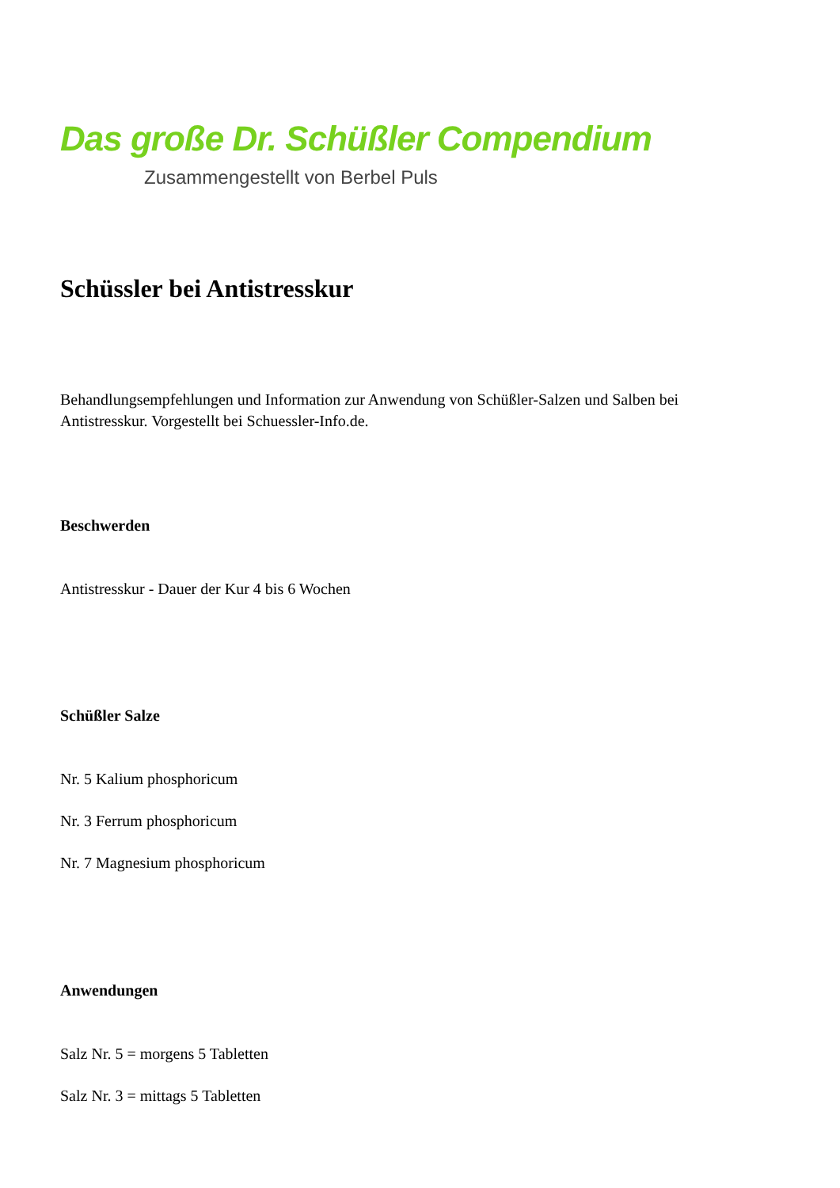Das große Dr. Schüßler Compendium
Zusammengestellt von Berbel Puls
Schüssler bei Antistresskur
Behandlungsempfehlungen und Information zur Anwendung von Schüßler-Salzen und Salben bei Antistresskur. Vorgestellt bei Schuessler-Info.de.
Beschwerden
Antistresskur - Dauer der Kur 4 bis 6 Wochen
Schüßler Salze
Nr. 5 Kalium phosphoricum
Nr. 3 Ferrum phosphoricum
Nr. 7 Magnesium phosphoricum
Anwendungen
Salz Nr. 5 = morgens 5 Tabletten
Salz Nr. 3 = mittags 5 Tabletten